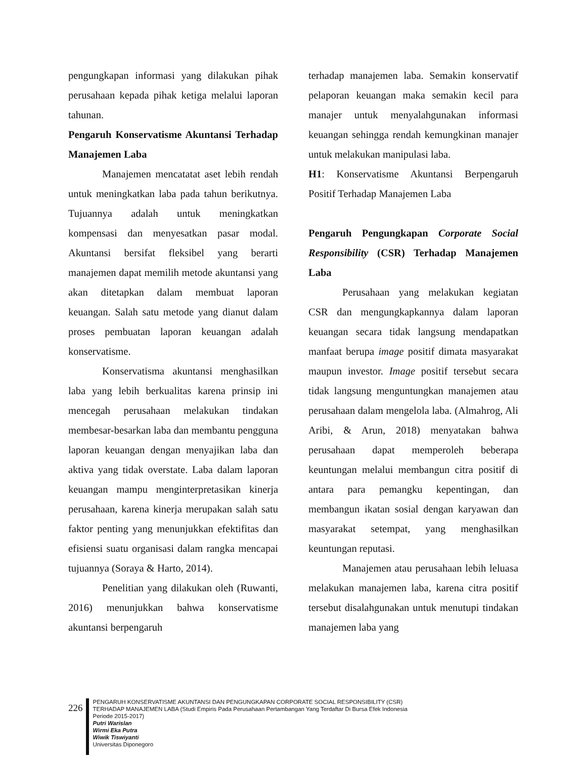pengungkapan informasi yang dilakukan pihak perusahaan kepada pihak ketiga melalui laporan tahunan.
Pengaruh Konservatisme Akuntansi Terhadap Manajemen Laba
Manajemen mencatatat aset lebih rendah untuk meningkatkan laba pada tahun berikutnya. Tujuannya adalah untuk meningkatkan kompensasi dan menyesatkan pasar modal. Akuntansi bersifat fleksibel yang berarti manajemen dapat memilih metode akuntansi yang akan ditetapkan dalam membuat laporan keuangan. Salah satu metode yang dianut dalam proses pembuatan laporan keuangan adalah konservatisme.
Konservatisma akuntansi menghasilkan laba yang lebih berkualitas karena prinsip ini mencegah perusahaan melakukan tindakan membesar-besarkan laba dan membantu pengguna laporan keuangan dengan menyajikan laba dan aktiva yang tidak overstate. Laba dalam laporan keuangan mampu menginterpretasikan kinerja perusahaan, karena kinerja merupakan salah satu faktor penting yang menunjukkan efektifitas dan efisiensi suatu organisasi dalam rangka mencapai tujuannya (Soraya & Harto, 2014).
Penelitian yang dilakukan oleh (Ruwanti, 2016) menunjukkan bahwa konservatisme akuntansi berpengaruh
terhadap manajemen laba. Semakin konservatif pelaporan keuangan maka semakin kecil para manajer untuk menyalahgunakan informasi keuangan sehingga rendah kemungkinan manajer untuk melakukan manipulasi laba.
H1: Konservatisme Akuntansi Berpengaruh Positif Terhadap Manajemen Laba
Pengaruh Pengungkapan Corporate Social Responsibility (CSR) Terhadap Manajemen Laba
Perusahaan yang melakukan kegiatan CSR dan mengungkapkannya dalam laporan keuangan secara tidak langsung mendapatkan manfaat berupa image positif dimata masyarakat maupun investor. Image positif tersebut secara tidak langsung menguntungkan manajemen atau perusahaan dalam mengelola laba. (Almahrog, Ali Aribi, & Arun, 2018) menyatakan bahwa perusahaan dapat memperoleh beberapa keuntungan melalui membangun citra positif di antara para pemangku kepentingan, dan membangun ikatan sosial dengan karyawan dan masyarakat setempat, yang menghasilkan keuntungan reputasi.
Manajemen atau perusahaan lebih leluasa melakukan manajemen laba, karena citra positif tersebut disalahgunakan untuk menutupi tindakan manajemen laba yang
226
PENGARUH KONSERVATISME AKUNTANSI DAN PENGUNGKAPAN CORPORATE SOCIAL RESPONSIBILITY (CSR)
TERHADAP MANAJEMEN LABA (Studi Empiris Pada Perusahaan Pertambangan Yang Terdaftar Di Bursa Efek Indonesia
Periode 2015-2017)
Putri Warislan
Wirmi Eka Putra
Wiwik Tiswiyanti
Universitas Diponegoro